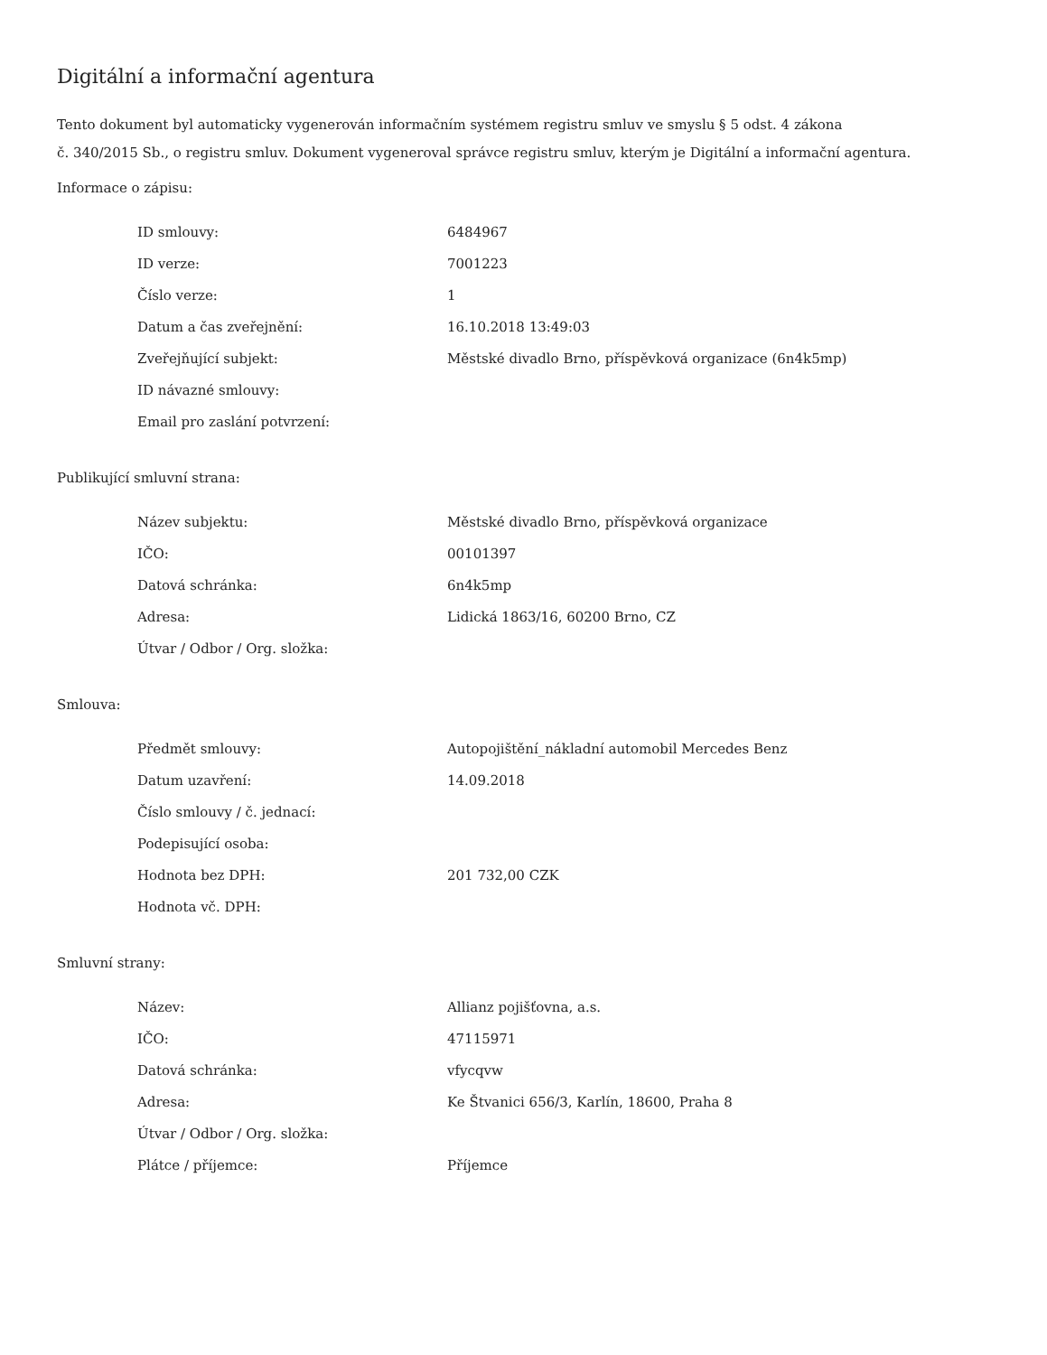Digitální a informační agentura
Tento dokument byl automaticky vygenerován informačním systémem registru smluv ve smyslu § 5 odst. 4 zákona
č. 340/2015 Sb., o registru smluv. Dokument vygeneroval správce registru smluv, kterým je Digitální a informační agentura.
Informace o zápisu:
| ID smlouvy: | 6484967 |
| ID verze: | 7001223 |
| Číslo verze: | 1 |
| Datum a čas zveřejnění: | 16.10.2018 13:49:03 |
| Zveřejňující subjekt: | Městské divadlo Brno, příspěvková organizace (6n4k5mp) |
| ID návazné smlouvy: | |
| Email pro zaslání potvrzení: | |
Publikující smluvní strana:
| Název subjektu: | Městské divadlo Brno, příspěvková organizace |
| IČO: | 00101397 |
| Datová schránka: | 6n4k5mp |
| Adresa: | Lidická 1863/16, 60200 Brno, CZ |
| Útvar / Odbor / Org. složka: | |
Smlouva:
| Předmět smlouvy: | Autopojištění_nákladní automobil Mercedes Benz |
| Datum uzavření: | 14.09.2018 |
| Číslo smlouvy / č. jednací: | |
| Podepisující osoba: | |
| Hodnota bez DPH: | 201 732,00 CZK |
| Hodnota vč. DPH: | |
Smluvní strany:
| Název: | Allianz pojišťovna, a.s. |
| IČO: | 47115971 |
| Datová schránka: | vfycqvw |
| Adresa: | Ke Štvanici 656/3, Karlín, 18600, Praha 8 |
| Útvar / Odbor / Org. složka: | |
| Plátce / příjemce: | Příjemce |